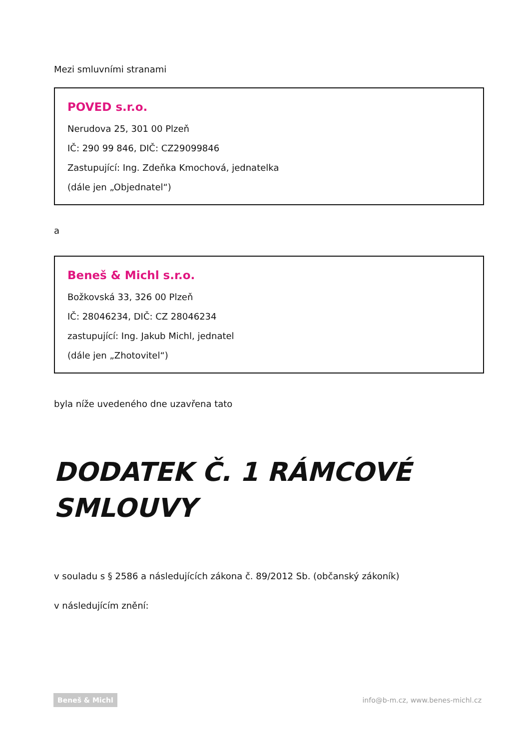Mezi smluvními stranami
POVED s.r.o.
Nerudova 25, 301 00 Plzeň
IČ: 290 99 846, DIČ: CZ29099846
Zastupující: Ing. Zdeňka Kmochová, jednatelka
(dále jen „Objednatel“)
a
Beneš & Michl s.r.o.
Božkovská 33, 326 00 Plzeň
IČ: 28046234, DIČ: CZ 28046234
zastupující: Ing. Jakub Michl, jednatel
(dále jen „Zhotovitel“)
byla níže uvedeného dne uzavřena tato
DODATEK Č. 1 RÁMCOVÉ SMLOUVY
v souladu s § 2586 a následujících zákona č. 89/2012 Sb. (občanský zákoník)
v následujícím znění:
Beneš & Michl info@b-m.cz, www.benes-michl.cz